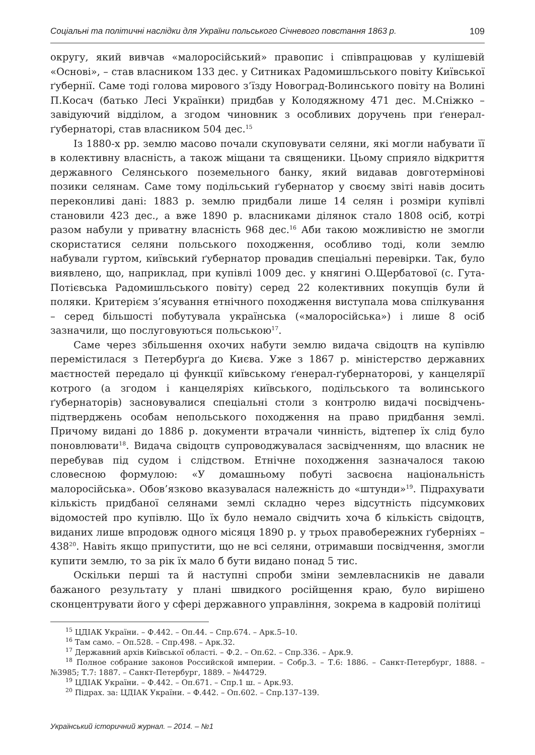Соціальні та політичні наслідки для України польського Січневого повстання 1863 р. 109
округу, який вивчав «малоросійський» правопис і співпрацював у кулішевій «Основі», – став власником 133 дес. у Ситниках Радомишльського повіту Київської ґубернії. Саме тоді голова мирового з’їзду Новоград-Волинського повіту на Волині П.Косач (батько Лесі Українки) придбав у Колодяжному 471 дес. М.Сніжко – завідуючий відділом, а згодом чиновник з особливих доручень при ґенерал-ґубернаторі, став власником 504 дес.<sup>15</sup>
Із 1880-х рр. землю масово почали скуповувати селяни, які могли набувати її в колективну власність, а також міщани та священики. Цьому сприяло відкриття державного Селянського поземельного банку, який видавав довготермінові позики селянам. Саме тому подільський ґубернатор у своєму звіті навів досить переконливі дані: 1883 р. землю придбали лише 14 селян і розміри купівлі становили 423 дес., а вже 1890 р. власниками ділянок стало 1808 осіб, котрі разом набули у приватну власність 968 дес.<sup>16</sup> Аби такою можливістю не змогли скористатися селяни польського походження, особливо тоді, коли землю набували гуртом, київський ґубернатор провадив спеціальні перевірки. Так, було виявлено, що, наприклад, при купівлі 1009 дес. у княгині О.Щербатової (с. Гута-Потієвська Радомишльського повіту) серед 22 колективних покупців були й поляки. Критерієм з’ясування етнічного походження виступала мова спілкування – серед більшості побутувала українська («малоросійська») і лише 8 осіб зазначили, що послуговуються польською<sup>17</sup>.
Саме через збільшення охочих набути землю видача свідоцтв на купівлю перемістилася з Петербурґа до Києва. Уже з 1867 р. міністерство державних маєтностей передало ці функції київському ґенерал-ґубернаторові, у канцелярії котрого (а згодом і канцеляріях київського, подільського та волинського ґубернаторів) засновувалися спеціальні столи з контролю видачі посвідчень-підтверджень особам непольського походження на право придбання землі. Причому видані до 1886 р. документи втрачали чинність, відтепер їх слід було поновлювати<sup>18</sup>. Видача свідоцтв супроводжувалася засвідченням, що власник не перебував під судом і слідством. Етнічне походження зазначалося такою словесною формулою: «У домашньому побуті засвоєна національність малоросійська». Обов’язково вказувалася належність до «штунди»<sup>19</sup>. Підрахувати кількість придбаної селянами землі складно через відсутність підсумкових відомостей про купівлю. Що їх було немало свідчить хоча б кількість свідоцтв, виданих лише впродовж одного місяця 1890 р. у трьох правобережних ґуберніях – 438<sup>20</sup>. Навіть якщо припустити, що не всі селяни, отримавши посвідчення, змогли купити землю, то за рік їх мало б бути видано понад 5 тис.
Оскільки перші та й наступні спроби зміни землевласників не давали бажаного результату у плані швидкого російщення краю, було вирішено сконцентрувати його у сфері державного управління, зокрема в кадровій політиці
<sup>15</sup> ЦДІАК України. – Ф.442. – Оп.44. – Спр.674. – Арк.5–10.
<sup>16</sup> Там само. – Оп.528. – Спр.498. – Арк.32.
<sup>17</sup> Державний архів Київської області. – Ф.2. – Оп.62. – Спр.336. – Арк.9.
<sup>18</sup> Полное собрание законов Российской империи. – Собр.3. – Т.6: 1886. – Санкт-Петербург, 1888. – №3985; Т.7: 1887. – Санкт-Петербург, 1889. – №44729.
<sup>19</sup> ЦДІАК України. – Ф.442. – Оп.671. – Спр.1 ш. – Арк.93.
<sup>20</sup> Підрах. за: ЦДІАК України. – Ф.442. – Оп.602. – Спр.137–139.
Український історичний журнал. – 2014. – №1